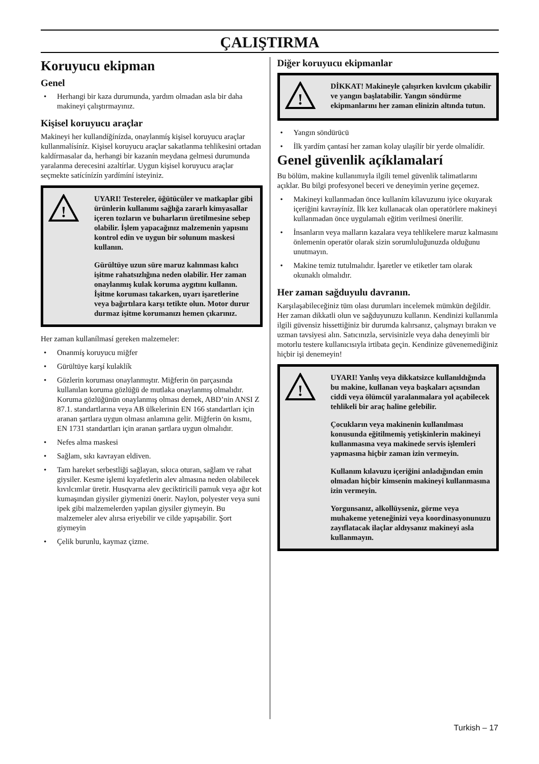ÇALIŞTIRMA
Koruyucu ekipman
Genel
• Herhangi bir kaza durumunda, yardım olmadan asla bir daha makineyi çalıştırmayınız.
Kişisel koruyucu araçlar
Makineyi her kullandíğínízda, onaylanmíş kişisel koruyucu araçlar kullanmalísíníz. Kişisel koruyucu araçlar sakatlanma tehlikesini ortadan kaldírmasalar da, herhangi bir kazanín meydana gelmesi durumunda yaralanma derecesini azaltírlar. Uygun kişisel koruyucu araçlar seçmekte satícínízín yardímíní isteyiniz.
!
UYARI! Testereler, öğütücüler ve matkaplar gibi ürünlerin kullanımı sağlığa zararlı kimyasallar içeren tozların ve buharların üretilmesine sebep olabilir. İşlem yapacağınız malzemenin yapısını kontrol edin ve uygun bir solunum maskesi kullanın.
Gürültüye uzun süre maruz kalınması kalıcı işitme rahatsızlığına neden olabilir. Her zaman onaylanmış kulak koruma aygıtını kullanın. İşitme koruması takarken, uyarı işaretlerine veya bağırtılara karşı tetikte olun. Motor durur durmaz işitme korumanızı hemen çıkarınız.
Her zaman kullanílmasí gereken malzemeler:
• Onanmíş koruyucu miğfer
• Gürültüye karşí kulaklík
• Gözlerin koruması onaylanmıştır. Miğferin ön parçasında kullanılan koruma gözlüğü de mutlaka onaylanmış olmalıdır. Koruma gözlüğünün onaylanmış olması demek, ABD’nin ANSI Z 87.1. standartlarına veya AB ülkelerinin EN 166 standartları için aranan şartlara uygun olması anlamına gelir. Miğferin ön kısmı, EN 1731 standartları için aranan şartlara uygun olmalıdır.
• Nefes alma maskesi
• Sağlam, sıkı kavrayan eldiven.
• Tam hareket serbestliği sağlayan, sıkıca oturan, sağlam ve rahat giysiler. Kesme işlemi kıyafetlerin alev almasına neden olabilecek kıvılcımlar üretir. Husqvarna alev geciktiricili pamuk veya ağır kot kumaşından giysiler giymenizi önerir. Naylon, polyester veya suni ipek gibi malzemelerden yapılan giysiler giymeyin. Bu malzemeler alev alırsa eriyebilir ve cilde yapışabilir. Şort giymeyin
• Çelik burunlu, kaymaz çizme.
Diğer koruyucu ekipmanlar
!
DİKKAT! Makineyle çalışırken kıvılcım çıkabilir ve yangın başlatabilir. Yangın söndürme ekipmanlarını her zaman elinizin altında tutun.
• Yangın söndürücü
• İlk yardím çantasí her zaman kolay ulaşílír bir yerde olmalídír.
Genel güvenlik açíklamalarí
Bu bölüm, makine kullanımıyla ilgili temel güvenlik talimatlarını açıklar. Bu bilgi profesyonel beceri ve deneyimin yerine geçemez.
• Makineyi kullanmadan önce kullaním kílavuzunu iyice okuyarak içeriğini kavrayíníz. İlk kez kullanacak olan operatörlere makineyi kullanmadan önce uygulamalı eğitim verilmesi önerilir.
• İnsanların veya malların kazalara veya tehlikelere maruz kalmasını önlemenin operatör olarak sizin sorumluluğunuzda olduğunu unutmayın.
• Makine temiz tutulmalıdır. İşaretler ve etiketler tam olarak okunaklı olmalıdır.
Her zaman sağduyulu davranın.
Karşılaşabileceğiniz tüm olası durumları incelemek mümkün değildir. Her zaman dikkatli olun ve sağduyunuzu kullanın. Kendinizi kullanımla ilgili güvensiz hissettiğiniz bir durumda kalırsanız, çalışmayı bırakın ve uzman tavsiyesi alın. Satıcınızla, servisinizle veya daha deneyimli bir motorlu testere kullanıcısıyla irtibata geçin. Kendinize güvenemediğiniz hiçbir işi denemeyin!
!
UYARI! Yanlış veya dikkatsizce kullanıldığında bu makine, kullanan veya başkaları açısından ciddi veya ölümcül yaralanmalara yol açabilecek tehlikeli bir araç haline gelebilir.
Çocukların veya makinenin kullanılması konusunda eğitilmemiş yetişkinlerin makineyi kullanmasına veya makinede servis işlemleri yapmasına hiçbir zaman izin vermeyin.
Kullanım kılavuzu içeriğini anladığından emin olmadan hiçbir kimsenin makineyi kullanmasına izin vermeyin.
Yorgunsanız, alkollüyseniz, görme veya muhakeme yeteneğinizi veya koordinasyonunuzu zayıflatacak ilaçlar aldıysanız makineyi asla kullanmayın.
Turkish – 17